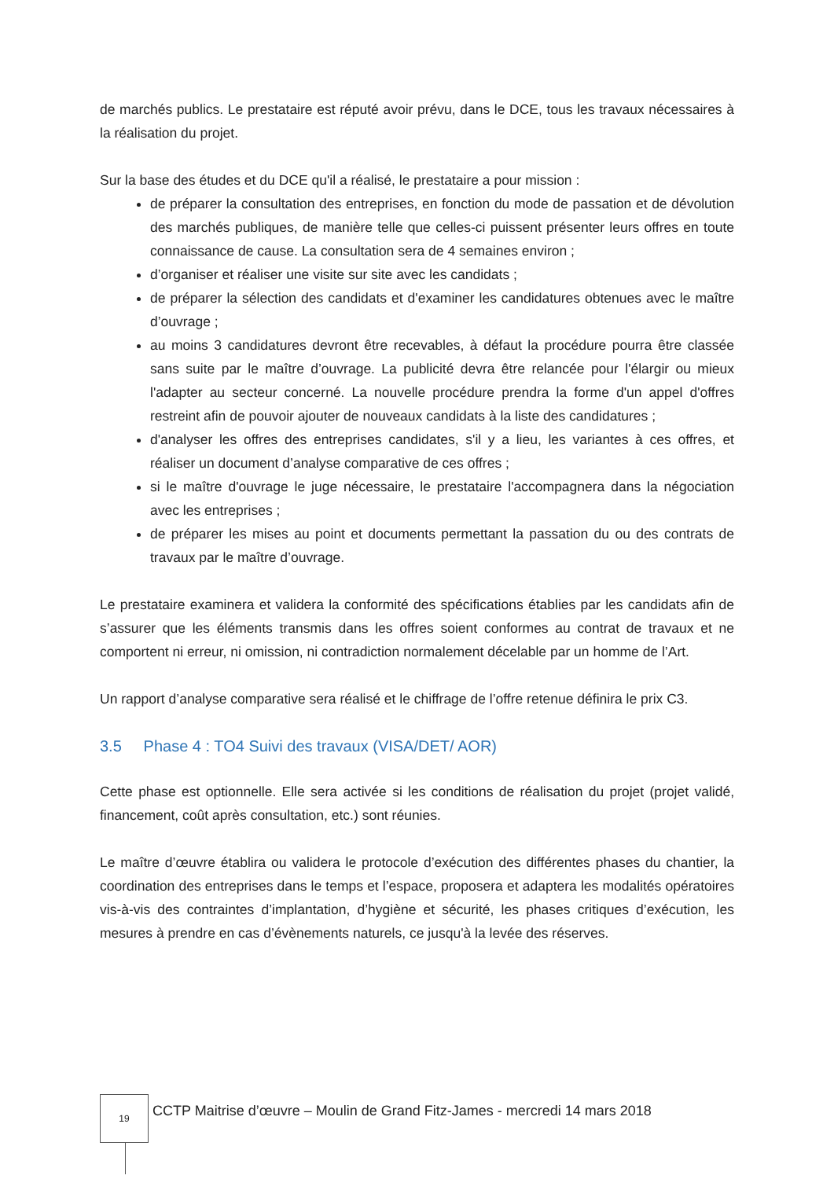de marchés publics. Le prestataire est réputé avoir prévu, dans le DCE, tous les travaux nécessaires à la réalisation du projet.
Sur la base des études et du DCE qu'il a réalisé, le prestataire a pour mission :
de préparer la consultation des entreprises, en fonction du mode de passation et de dévolution des marchés publiques, de manière telle que celles-ci puissent présenter leurs offres en toute connaissance de cause. La consultation sera de 4 semaines environ ;
d’organiser et réaliser une visite sur site avec les candidats ;
de préparer la sélection des candidats et d'examiner les candidatures obtenues avec le maître d’ouvrage ;
au moins 3 candidatures devront être recevables, à défaut la procédure pourra être classée sans suite par le maître d’ouvrage. La publicité devra être relancée pour l'élargir ou mieux l'adapter au secteur concerné. La nouvelle procédure prendra la forme d'un appel d'offres restreint afin de pouvoir ajouter de nouveaux candidats à la liste des candidatures ;
d'analyser les offres des entreprises candidates, s'il y a lieu, les variantes à ces offres, et réaliser un document d’analyse comparative de ces offres ;
si le maître d'ouvrage le juge nécessaire, le prestataire l'accompagnera dans la négociation avec les entreprises ;
de préparer les mises au point et documents permettant la passation du ou des contrats de travaux par le maître d’ouvrage.
Le prestataire examinera et validera la conformité des spécifications établies par les candidats afin de s’assurer que les éléments transmis dans les offres soient conformes au contrat de travaux et ne comportent ni erreur, ni omission, ni contradiction normalement décelable par un homme de l’Art.
Un rapport d’analyse comparative sera réalisé et le chiffrage de l’offre retenue définira le prix C3.
3.5 Phase 4 : TO4 Suivi des travaux (VISA/DET/ AOR)
Cette phase est optionnelle. Elle sera activée si les conditions de réalisation du projet (projet validé, financement, coût après consultation, etc.) sont réunies.
Le maître d’œuvre établira ou validera le protocole d’exécution des différentes phases du chantier, la coordination des entreprises dans le temps et l’espace, proposera et adaptera les modalités opératoires vis-à-vis des contraintes d’implantation, d’hygiène et sécurité, les phases critiques d’exécution, les mesures à prendre en cas d’évènements naturels, ce jusqu'à la levée des réserves.
19
CCTP Maitrise d’œuvre – Moulin de Grand Fitz-James - mercredi 14 mars 2018